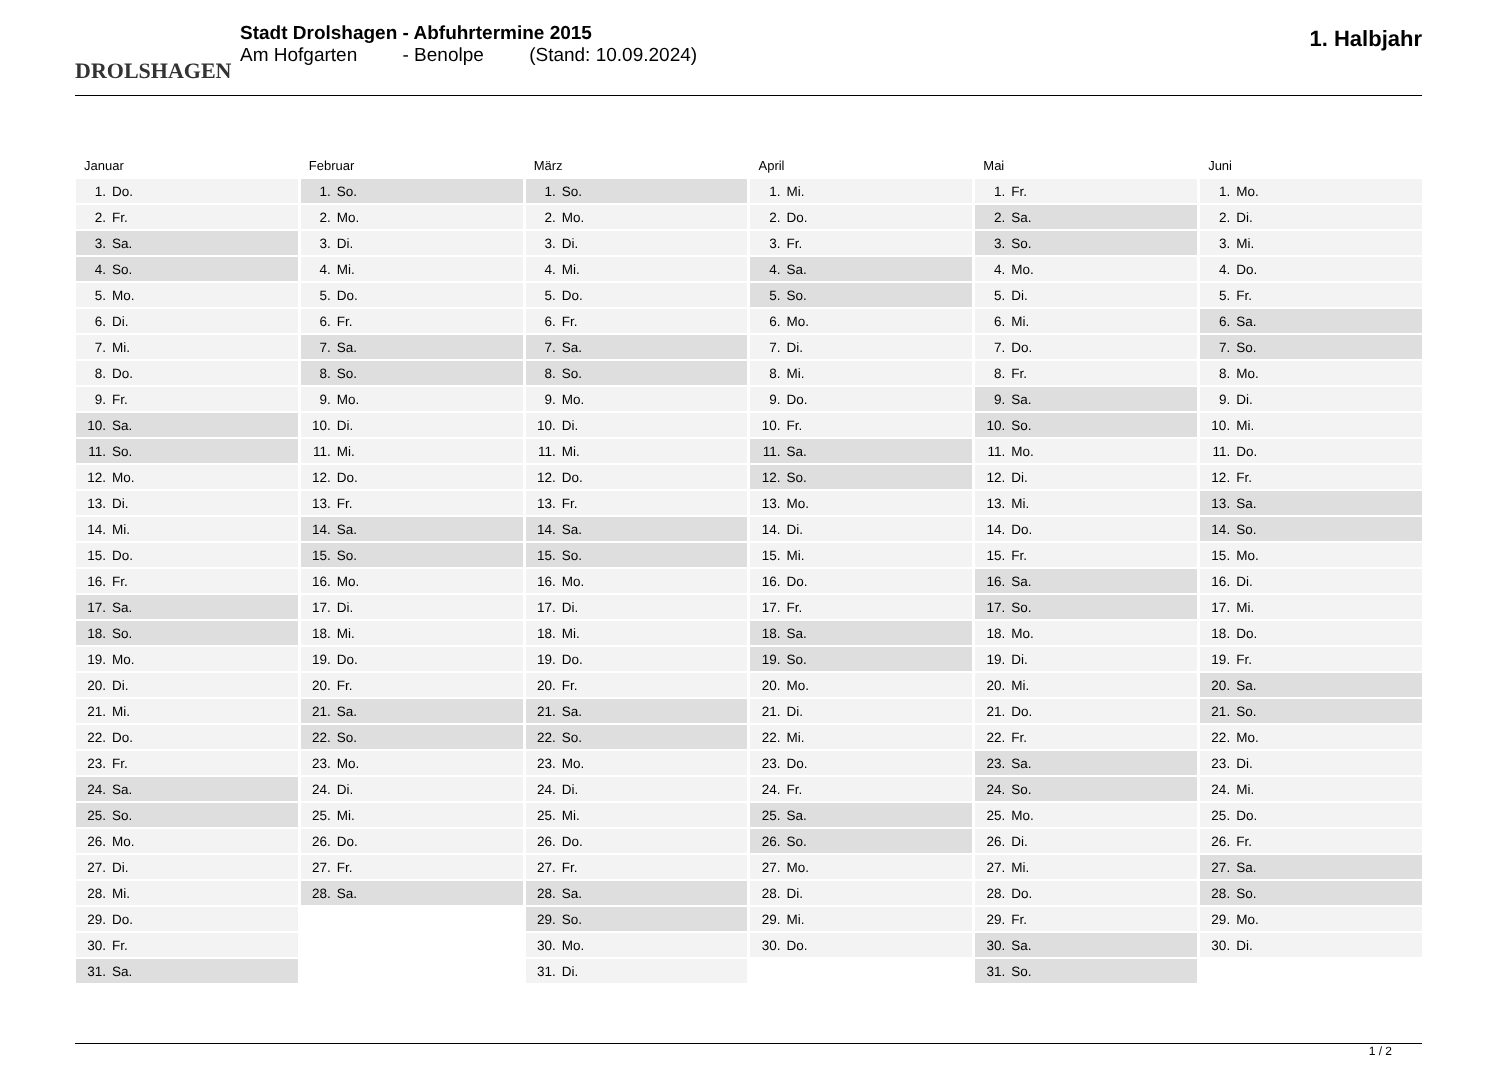DROLSHAGEN
Stadt Drolshagen - Abfuhrtermine 2015
Am Hofgarten - Benolpe (Stand: 10.09.2024)
1. Halbjahr
Januar
| 1. | Do. |
| 2. | Fr. |
| 3. | Sa. |
| 4. | So. |
| 5. | Mo. |
| 6. | Di. |
| 7. | Mi. |
| 8. | Do. |
| 9. | Fr. |
| 10. | Sa. |
| 11. | So. |
| 12. | Mo. |
| 13. | Di. |
| 14. | Mi. |
| 15. | Do. |
| 16. | Fr. |
| 17. | Sa. |
| 18. | So. |
| 19. | Mo. |
| 20. | Di. |
| 21. | Mi. |
| 22. | Do. |
| 23. | Fr. |
| 24. | Sa. |
| 25. | So. |
| 26. | Mo. |
| 27. | Di. |
| 28. | Mi. |
| 29. | Do. |
| 30. | Fr. |
| 31. | Sa. |
Februar
| 1. | So. |
| 2. | Mo. |
| 3. | Di. |
| 4. | Mi. |
| 5. | Do. |
| 6. | Fr. |
| 7. | Sa. |
| 8. | So. |
| 9. | Mo. |
| 10. | Di. |
| 11. | Mi. |
| 12. | Do. |
| 13. | Fr. |
| 14. | Sa. |
| 15. | So. |
| 16. | Mo. |
| 17. | Di. |
| 18. | Mi. |
| 19. | Do. |
| 20. | Fr. |
| 21. | Sa. |
| 22. | So. |
| 23. | Mo. |
| 24. | Di. |
| 25. | Mi. |
| 26. | Do. |
| 27. | Fr. |
| 28. | Sa. |
März
| 1. | So. |
| 2. | Mo. |
| 3. | Di. |
| 4. | Mi. |
| 5. | Do. |
| 6. | Fr. |
| 7. | Sa. |
| 8. | So. |
| 9. | Mo. |
| 10. | Di. |
| 11. | Mi. |
| 12. | Do. |
| 13. | Fr. |
| 14. | Sa. |
| 15. | So. |
| 16. | Mo. |
| 17. | Di. |
| 18. | Mi. |
| 19. | Do. |
| 20. | Fr. |
| 21. | Sa. |
| 22. | So. |
| 23. | Mo. |
| 24. | Di. |
| 25. | Mi. |
| 26. | Do. |
| 27. | Fr. |
| 28. | Sa. |
| 29. | So. |
| 30. | Mo. |
| 31. | Di. |
April
| 1. | Mi. |
| 2. | Do. |
| 3. | Fr. |
| 4. | Sa. |
| 5. | So. |
| 6. | Mo. |
| 7. | Di. |
| 8. | Mi. |
| 9. | Do. |
| 10. | Fr. |
| 11. | Sa. |
| 12. | So. |
| 13. | Mo. |
| 14. | Di. |
| 15. | Mi. |
| 16. | Do. |
| 17. | Fr. |
| 18. | Sa. |
| 19. | So. |
| 20. | Mo. |
| 21. | Di. |
| 22. | Mi. |
| 23. | Do. |
| 24. | Fr. |
| 25. | Sa. |
| 26. | So. |
| 27. | Mo. |
| 28. | Di. |
| 29. | Mi. |
| 30. | Do. |
Mai
| 1. | Fr. |
| 2. | Sa. |
| 3. | So. |
| 4. | Mo. |
| 5. | Di. |
| 6. | Mi. |
| 7. | Do. |
| 8. | Fr. |
| 9. | Sa. |
| 10. | So. |
| 11. | Mo. |
| 12. | Di. |
| 13. | Mi. |
| 14. | Do. |
| 15. | Fr. |
| 16. | Sa. |
| 17. | So. |
| 18. | Mo. |
| 19. | Di. |
| 20. | Mi. |
| 21. | Do. |
| 22. | Fr. |
| 23. | Sa. |
| 24. | So. |
| 25. | Mo. |
| 26. | Di. |
| 27. | Mi. |
| 28. | Do. |
| 29. | Fr. |
| 30. | Sa. |
| 31. | So. |
Juni
| 1. | Mo. |
| 2. | Di. |
| 3. | Mi. |
| 4. | Do. |
| 5. | Fr. |
| 6. | Sa. |
| 7. | So. |
| 8. | Mo. |
| 9. | Di. |
| 10. | Mi. |
| 11. | Do. |
| 12. | Fr. |
| 13. | Sa. |
| 14. | So. |
| 15. | Mo. |
| 16. | Di. |
| 17. | Mi. |
| 18. | Do. |
| 19. | Fr. |
| 20. | Sa. |
| 21. | So. |
| 22. | Mo. |
| 23. | Di. |
| 24. | Mi. |
| 25. | Do. |
| 26. | Fr. |
| 27. | Sa. |
| 28. | So. |
| 29. | Mo. |
| 30. | Di. |
1 / 2